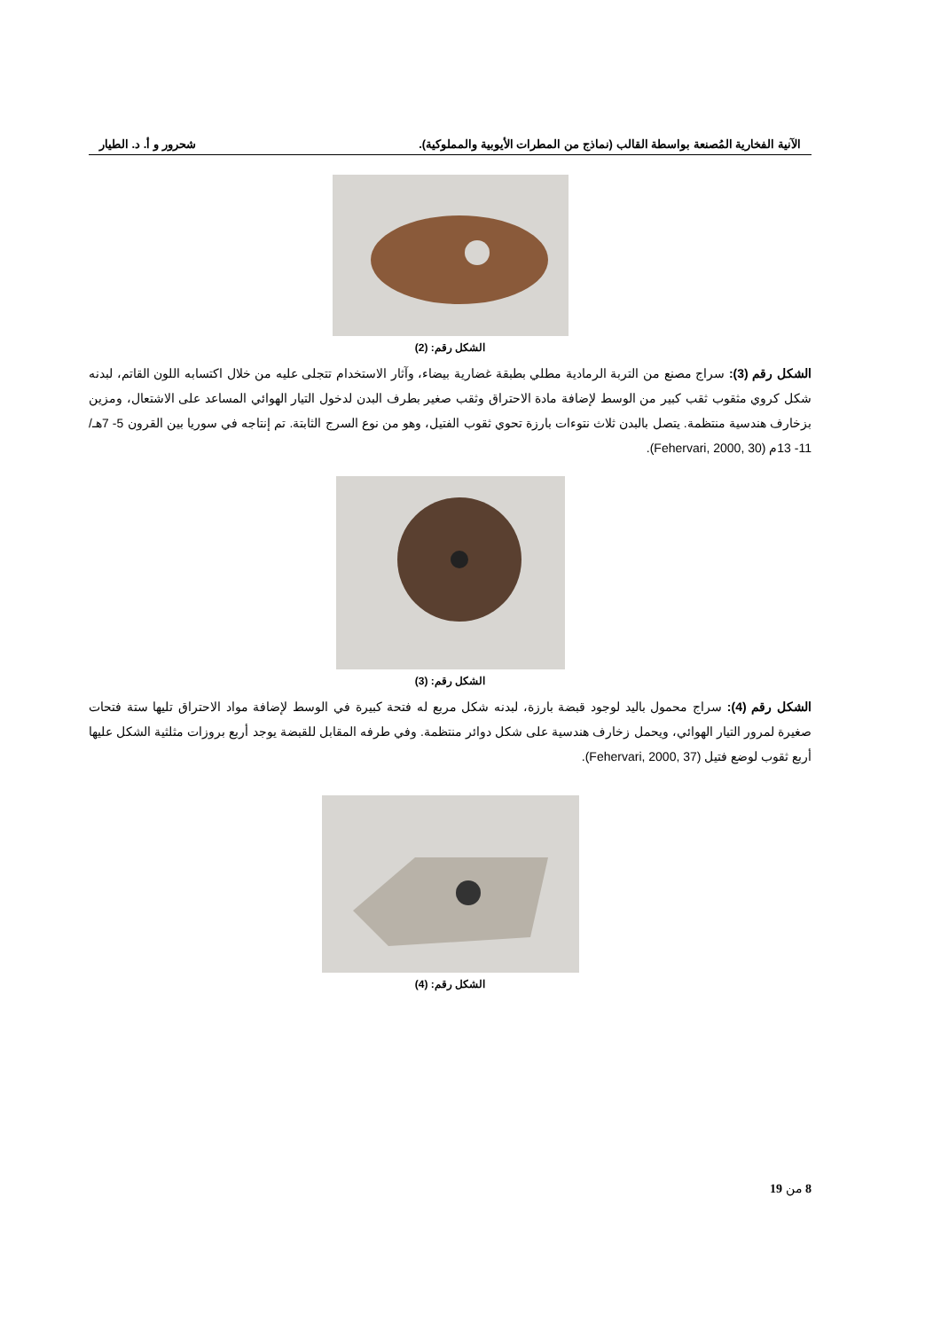الآنية الفخارية المُصنعة بواسطة القالب (نماذج من المطرات الأيوبية والمملوكية). شحرور و أ. د. الطيار
الشكل رقم: (2)
الشكل رقم (3): سراج مصنع من التربة الرمادية مطلي بطبقة غضارية بيضاء، وآثار الاستخدام تتجلى عليه من خلال اكتسابه اللون القاتم، لبدنه شكل كروي مثقوب ثقب كبير من الوسط لإضافة مادة الاحتراق وثقب صغير بطرف البدن لدخول التيار الهوائي المساعد على الاشتعال، ومزين بزخارف هندسية منتظمة. يتصل بالبدن ثلاث نتوءات بارزة تحوي ثقوب الفتيل، وهو من نوع السرج الثابتة. تم إنتاجه في سوريا بين القرون 5- 7هـ/ 11- 13م (Fehervari, 2000, 30).
الشكل رقم: (3)
الشكل رقم (4): سراج محمول باليد لوجود قبضة بارزة، لبدنه شكل مربع له فتحة كبيرة في الوسط لإضافة مواد الاحتراق تليها ستة فتحات صغيرة لمرور التيار الهوائي، ويحمل زخارف هندسية على شكل دوائر منتظمة. وفي طرفه المقابل للقبضة يوجد أربع بروزات مثلثية الشكل عليها أربع ثقوب لوضع فتيل (Fehervari, 2000, 37).
الشكل رقم: (4)
8 من 19